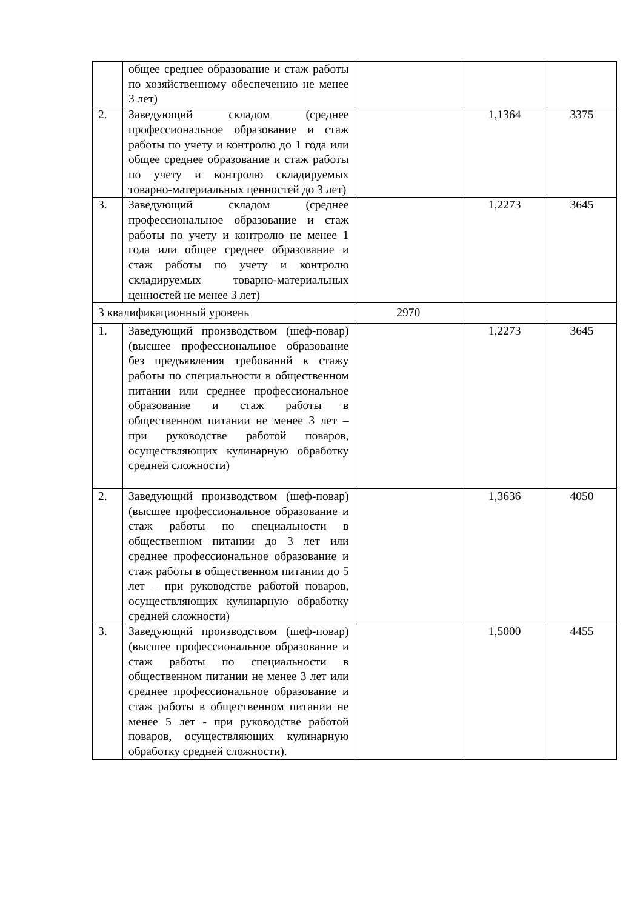| | общее среднее образование и стаж работы по хозяйственному обеспечению не менее 3 лет) | | | |
| 2. | Заведующий складом (среднее профессиональное образование и стаж работы по учету и контролю до 1 года или общее среднее образование и стаж работы по учету и контролю складируемых товарно-материальных ценностей до 3 лет) | | 1,1364 | 3375 |
| 3. | Заведующий складом (среднее профессиональное образование и стаж работы по учету и контролю не менее 1 года или общее среднее образование и стаж работы по учету и контролю складируемых товарно-материальных ценностей не менее 3 лет) | | 1,2273 | 3645 |
| 3 квалификационный уровень | | 2970 | | |
| 1. | Заведующий производством (шеф-повар) (высшее профессиональное образование без предъявления требований к стажу работы по специальности в общественном питании или среднее профессиональное образование и стаж работы в общественном питании не менее 3 лет – при руководстве работой поваров, осуществляющих кулинарную обработку средней сложности) | | 1,2273 | 3645 |
| 2. | Заведующий производством (шеф-повар) (высшее профессиональное образование и стаж работы по специальности в общественном питании до 3 лет или среднее профессиональное образование и стаж работы в общественном питании до 5 лет – при руководстве работой поваров, осуществляющих кулинарную обработку средней сложности) | | 1,3636 | 4050 |
| 3. | Заведующий производством (шеф-повар) (высшее профессиональное образование и стаж работы по специальности в общественном питании не менее 3 лет или среднее профессиональное образование и стаж работы в общественном питании не менее 5 лет - при руководстве работой поваров, осуществляющих кулинарную обработку средней сложности). | | 1,5000 | 4455 |